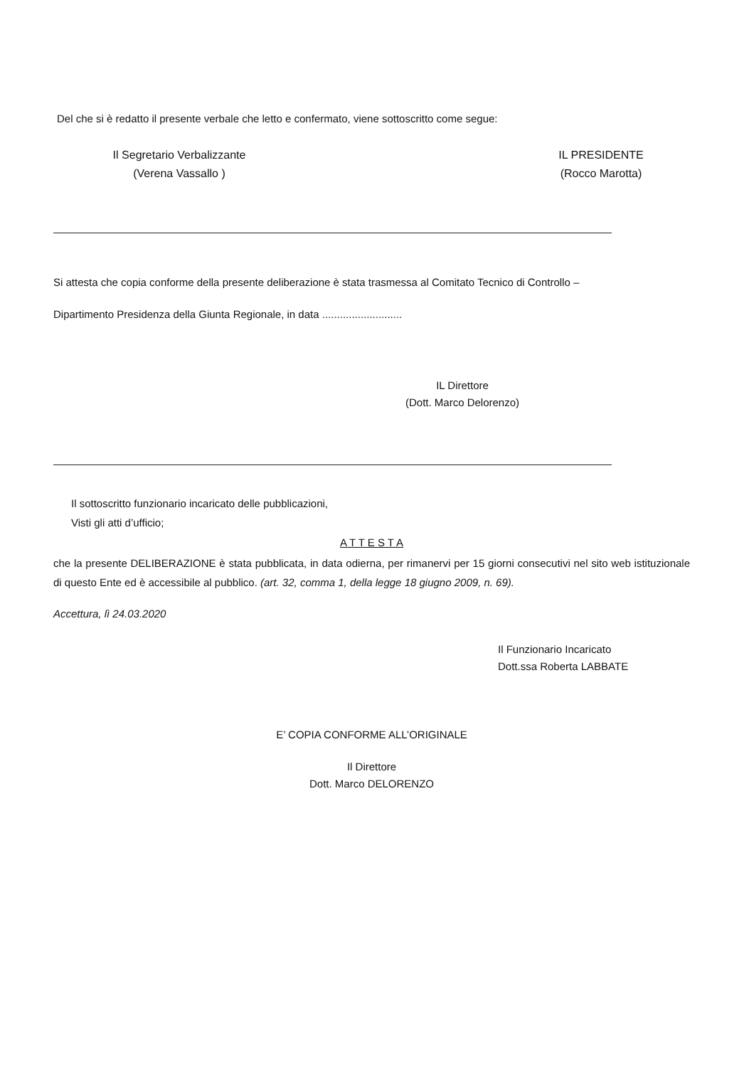Del che si è redatto il presente verbale che letto e confermato, viene sottoscritto come segue:
Il Segretario Verbalizzante
(Verena Vassallo )
IL PRESIDENTE
(Rocco Marotta)
Si attesta che copia conforme della presente deliberazione è stata trasmessa al Comitato Tecnico di Controllo –
Dipartimento Presidenza della Giunta Regionale, in data ...........................
IL Direttore
(Dott. Marco Delorenzo)
Il sottoscritto funzionario incaricato delle pubblicazioni,
Visti gli atti d’ufficio;
A T T E S T A
che la presente DELIBERAZIONE è stata pubblicata, in data odierna, per rimanervi per 15 giorni consecutivi nel sito web istituzionale di questo Ente ed è accessibile al pubblico. (art. 32, comma 1, della legge 18 giugno 2009, n. 69).
Accettura, lì 24.03.2020
Il Funzionario Incaricato
Dott.ssa Roberta LABBATE
E’ COPIA CONFORME ALL’ORIGINALE
Il Direttore
Dott. Marco DELORENZO